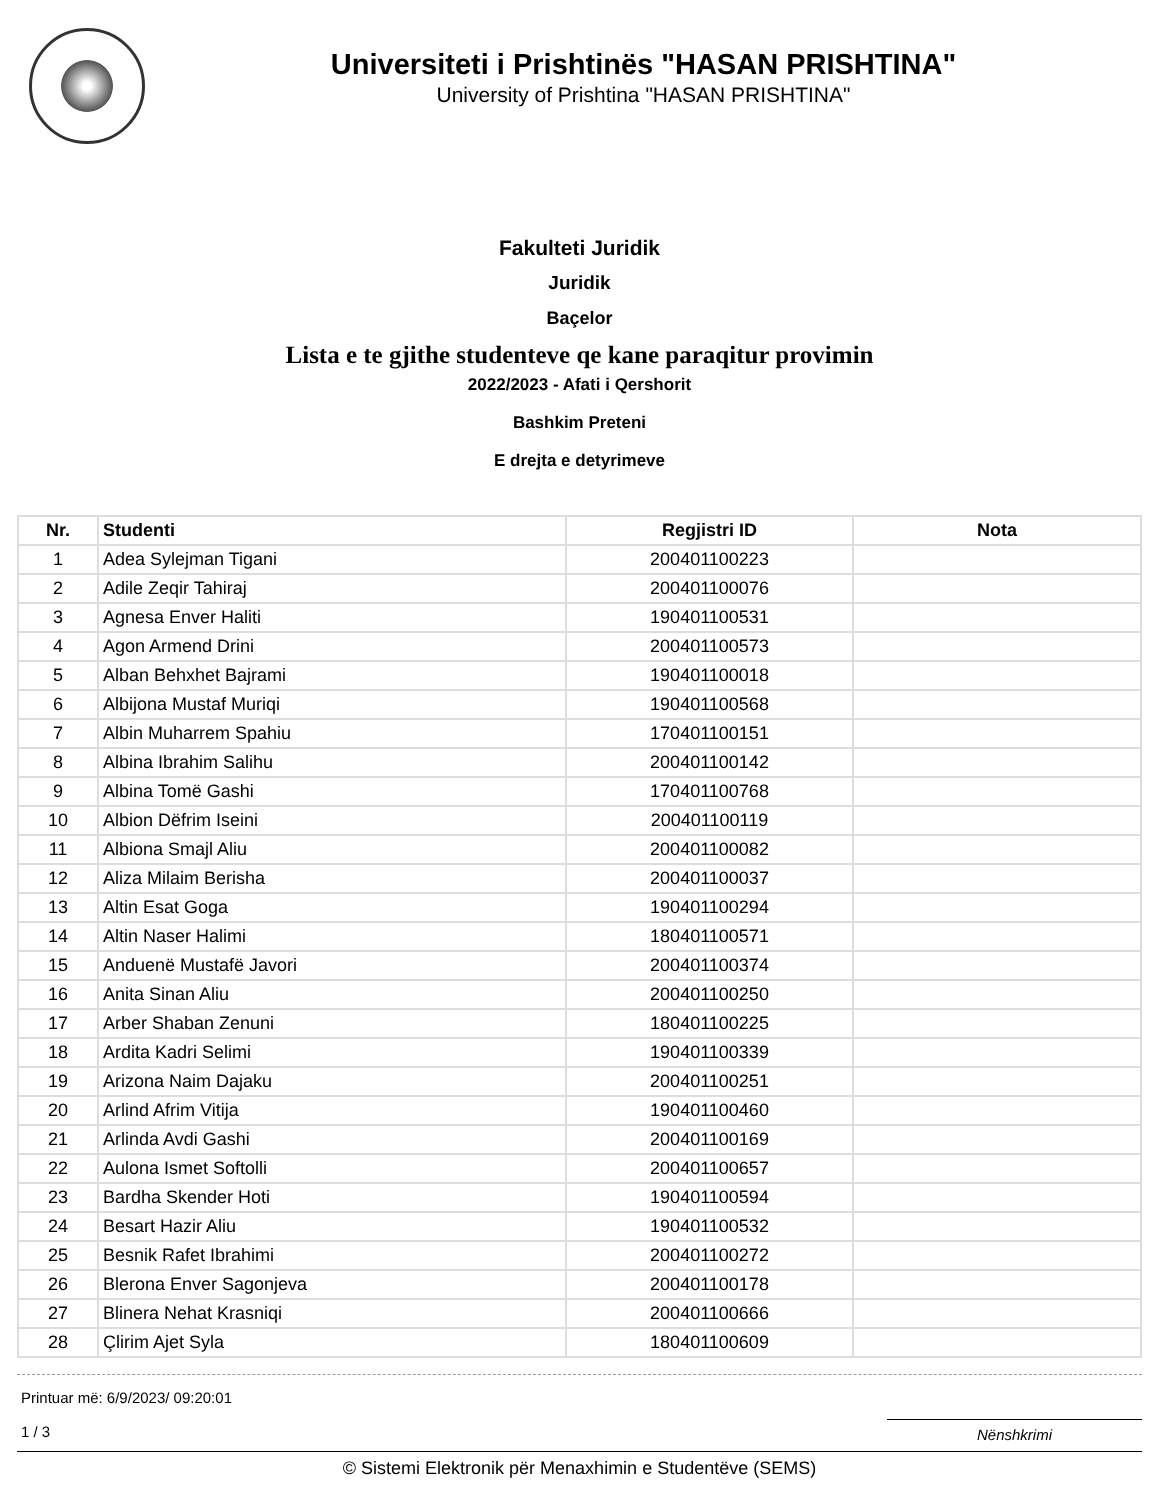Universiteti i Prishtinës "HASAN PRISHTINA"
University of Prishtina "HASAN PRISHTINA"
Fakulteti Juridik
Juridik
Baçelor
Lista e te gjithe studenteve qe kane paraqitur provimin
2022/2023 - Afati i Qershorit
Bashkim Preteni
E drejta e detyrimeve
| Nr. | Studenti | Regjistri ID | Nota |
| --- | --- | --- | --- |
| 1 | Adea Sylejman Tigani | 200401100223 | |
| 2 | Adile Zeqir Tahiraj | 200401100076 | |
| 3 | Agnesa Enver Haliti | 190401100531 | |
| 4 | Agon Armend Drini | 200401100573 | |
| 5 | Alban Behxhet Bajrami | 190401100018 | |
| 6 | Albijona Mustaf Muriqi | 190401100568 | |
| 7 | Albin Muharrem Spahiu | 170401100151 | |
| 8 | Albina Ibrahim Salihu | 200401100142 | |
| 9 | Albina Tomë Gashi | 170401100768 | |
| 10 | Albion Dëfrim Iseini | 200401100119 | |
| 11 | Albiona Smajl Aliu | 200401100082 | |
| 12 | Aliza Milaim Berisha | 200401100037 | |
| 13 | Altin Esat Goga | 190401100294 | |
| 14 | Altin Naser Halimi | 180401100571 | |
| 15 | Anduenë Mustafë Javori | 200401100374 | |
| 16 | Anita Sinan Aliu | 200401100250 | |
| 17 | Arber Shaban Zenuni | 180401100225 | |
| 18 | Ardita Kadri Selimi | 190401100339 | |
| 19 | Arizona Naim Dajaku | 200401100251 | |
| 20 | Arlind Afrim Vitija | 190401100460 | |
| 21 | Arlinda Avdi Gashi | 200401100169 | |
| 22 | Aulona Ismet Softolli | 200401100657 | |
| 23 | Bardha Skender Hoti | 190401100594 | |
| 24 | Besart Hazir Aliu | 190401100532 | |
| 25 | Besnik Rafet Ibrahimi | 200401100272 | |
| 26 | Blerona Enver Sagonjeva | 200401100178 | |
| 27 | Blinera Nehat Krasniqi | 200401100666 | |
| 28 | Çlirim Ajet Syla | 180401100609 | |
Printuar më: 6/9/2023/ 09:20:01
1 / 3
Nënshkrimi
© Sistemi Elektronik për Menaxhimin e Studentëve (SEMS)